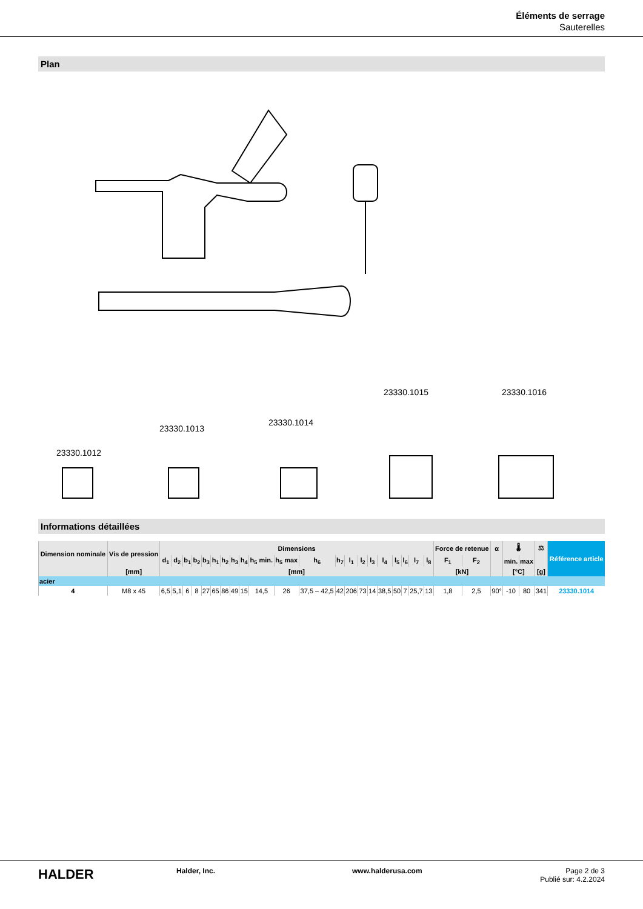Éléments de serrage
Sauterelles
Plan
23330.1012
23330.1013
23330.1014
23330.1015
23330.1016
Informations détaillées
| Dimension nominale | Vis de pression | Dimensions | | | | | | | | | | | | | | | | | | | | | Force de retenue | | α | 🌡 | | ⚖ | Référence article |
| --- | --- | --- | --- | --- | --- | --- | --- | --- | --- | --- | --- | --- | --- | --- | --- | --- | --- | --- | --- | --- | --- | --- | --- | --- | --- | --- | --- | --- | --- |
| | | d<sub>1</sub> | d<sub>2</sub> | b<sub>1</sub> | b<sub>2</sub> | b<sub>3</sub> | h<sub>1</sub> | h<sub>2</sub> | h<sub>3</sub> | h<sub>4</sub> | h<sub>5</sub> min. | h<sub>5</sub> max | h<sub>6</sub> | h<sub>7</sub> | l<sub>1</sub> | l<sub>2</sub> | l<sub>3</sub> | l<sub>4</sub> | l<sub>5</sub> | l<sub>6</sub> | l<sub>7</sub> | l<sub>8</sub> | F<sub>1</sub> | F<sub>2</sub> | | min. | max | | |
| | [mm] | [mm] | | | | | | | | | | | | | | | | | | | | | [kN] | | | [°C] | | [g] | |
| acier | | | | | | | | | | | | | | | | | | | | | | | | | | | | | |
| 4 | M8 x 45 | 6,5 | 5,1 | 6 | 8 | 27 | 65 | 86 | 49 | 15 | 14,5 | 26 | 37,5 – 42,5 | 42 | 206 | 73 | 14 | 38,5 | 50 | 7 | 25,7 | 13 | 1,8 | 2,5 | 90° | -10 | 80 | 341 | 23330.1014 |
HALDER
Halder, Inc. www.halderusa.com Page 2 de 3
Publié sur: 4.2.2024